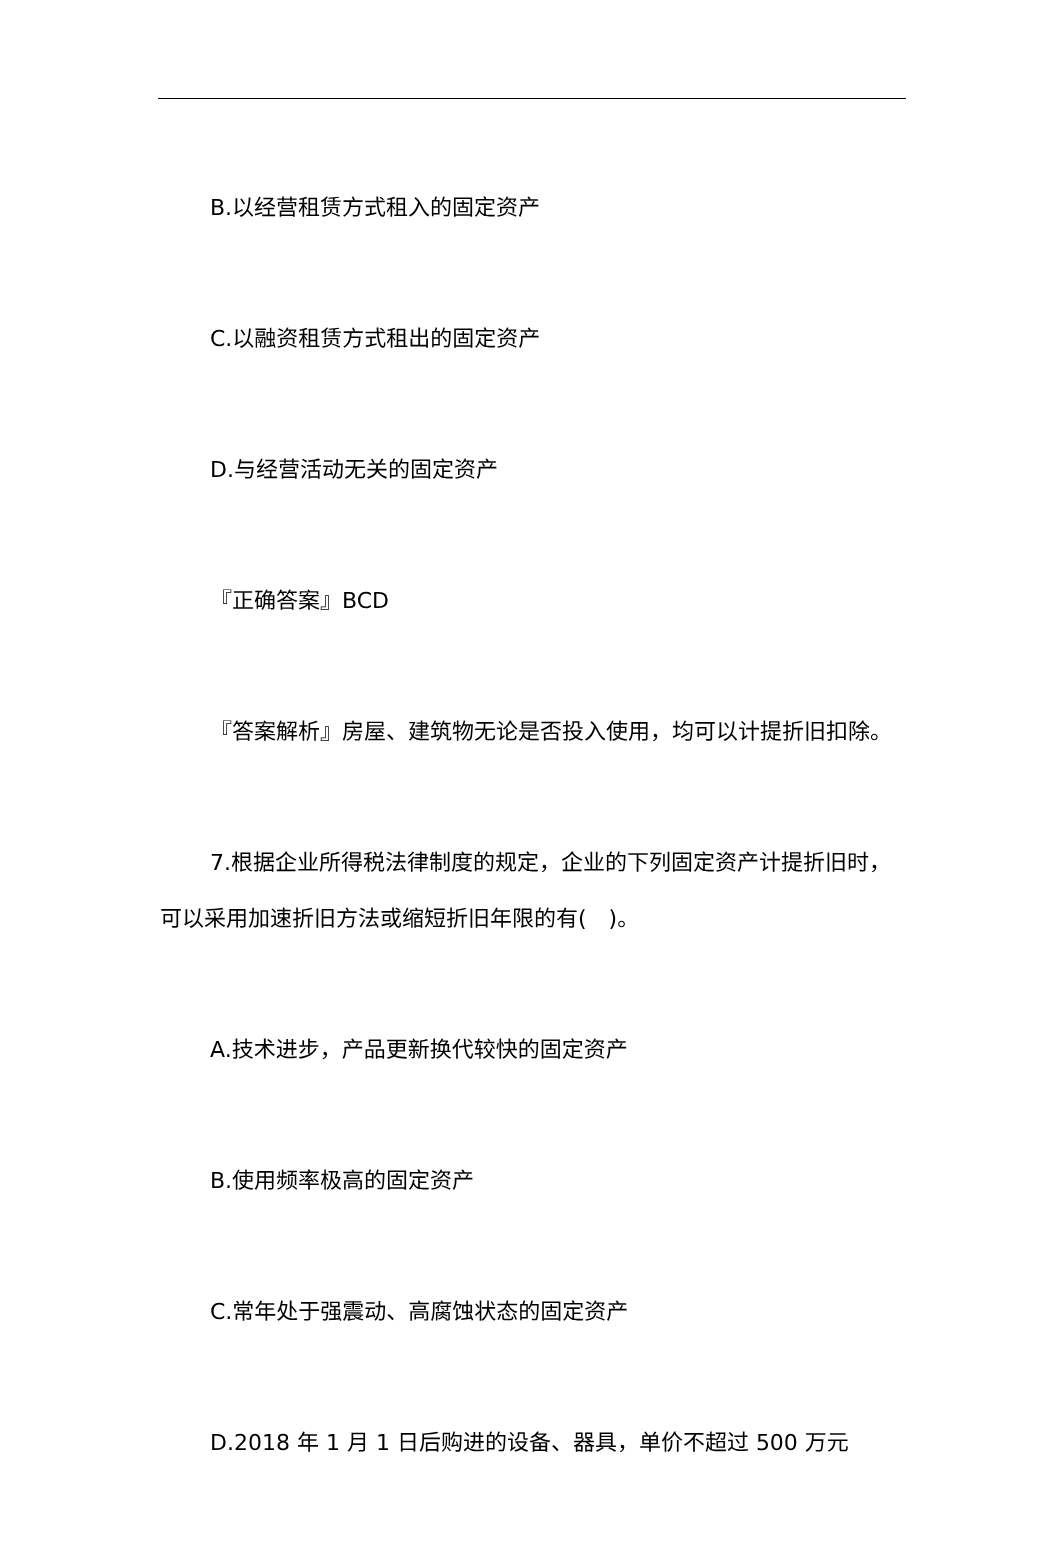B.以经营租赁方式租入的固定资产
C.以融资租赁方式租出的固定资产
D.与经营活动无关的固定资产
『正确答案』BCD
『答案解析』房屋、建筑物无论是否投入使用，均可以计提折旧扣除。
7.根据企业所得税法律制度的规定，企业的下列固定资产计提折旧时，可以采用加速折旧方法或缩短折旧年限的有(　)。
A.技术进步，产品更新换代较快的固定资产
B.使用频率极高的固定资产
C.常年处于强震动、高腐蚀状态的固定资产
D.2018 年 1 月 1 日后购进的设备、器具，单价不超过 500 万元